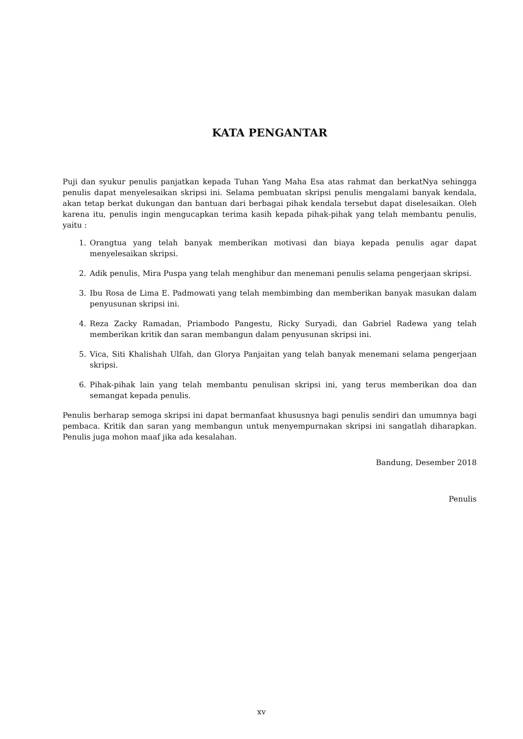KATA PENGANTAR
Puji dan syukur penulis panjatkan kepada Tuhan Yang Maha Esa atas rahmat dan berkatNya sehingga penulis dapat menyelesaikan skripsi ini. Selama pembuatan skripsi penulis mengalami banyak kendala, akan tetap berkat dukungan dan bantuan dari berbagai pihak kendala tersebut dapat diselesaikan. Oleh karena itu, penulis ingin mengucapkan terima kasih kepada pihak-pihak yang telah membantu penulis, yaitu :
1. Orangtua yang telah banyak memberikan motivasi dan biaya kepada penulis agar dapat menyelesaikan skripsi.
2. Adik penulis, Mira Puspa yang telah menghibur dan menemani penulis selama pengerjaan skripsi.
3. Ibu Rosa de Lima E. Padmowati yang telah membimbing dan memberikan banyak masukan dalam penyusunan skripsi ini.
4. Reza Zacky Ramadan, Priambodo Pangestu, Ricky Suryadi, dan Gabriel Radewa yang telah memberikan kritik dan saran membangun dalam penyusunan skripsi ini.
5. Vica, Siti Khalishah Ulfah, dan Glorya Panjaitan yang telah banyak menemani selama pengerjaan skripsi.
6. Pihak-pihak lain yang telah membantu penulisan skripsi ini, yang terus memberikan doa dan semangat kepada penulis.
Penulis berharap semoga skripsi ini dapat bermanfaat khususnya bagi penulis sendiri dan umumnya bagi pembaca. Kritik dan saran yang membangun untuk menyempurnakan skripsi ini sangatlah diharapkan. Penulis juga mohon maaf jika ada kesalahan.
Bandung, Desember 2018
Penulis
xv